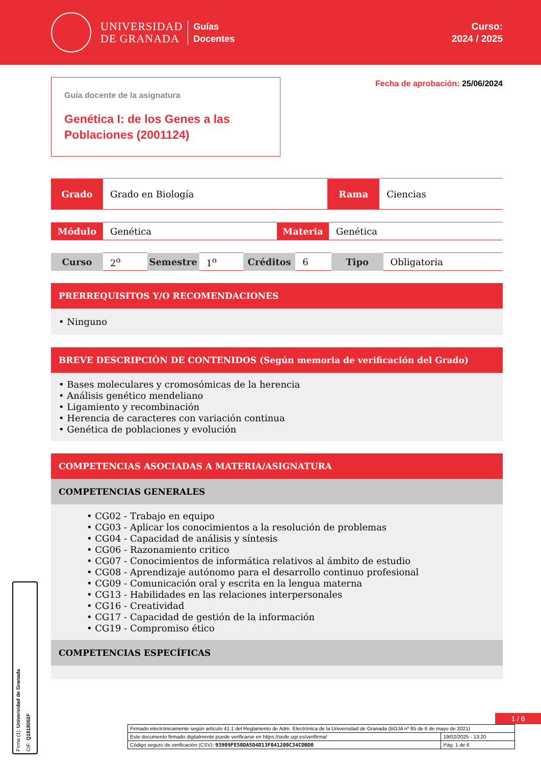UNIVERSIDAD
DE GRANADA
Guías
Docentes
Curso:
2024 / 2025
Guía docente de la asignatura
Genética I: de los Genes a las Poblaciones (2001124)
Fecha de aprobación: 25/06/2024
| Grado | Grado en Biología | Rama | Ciencias |
| Módulo | Genética | Materia | Genética |
| Curso | 2<sup>o</sup> | Semestre | 1<sup>o</sup> | Créditos | 6 | Tipo | Obligatoria |
PRERREQUISITOS Y/O RECOMENDACIONES
• Ninguno
BREVE DESCRIPCIÓN DE CONTENIDOS (Según memoria de verificación del Grado)
• Bases moleculares y cromosómicas de la herencia
• Análisis genético mendeliano
• Ligamiento y recombinación
• Herencia de caracteres con variación continua
• Genética de poblaciones y evolución
COMPETENCIAS ASOCIADAS A MATERIA/ASIGNATURA
COMPETENCIAS GENERALES
• CG02 - Trabajo en equipo
• CG03 - Aplicar los conocimientos a la resolución de problemas
• CG04 - Capacidad de análisis y síntesis
• CG06 - Razonamiento critico
• CG07 - Conocimientos de informática relativos al ámbito de estudio
• CG08 - Aprendizaje autónomo para el desarrollo continuo profesional
• CG09 - Comunicación oral y escrita en la lengua materna
• CG13 - Habilidades en las relaciones interpersonales
• CG16 - Creatividad
• CG17 - Capacidad de gestión de la información
• CG19 - Compromiso ético
COMPETENCIAS ESPECÍFICAS
Firma (1): Universidad de Granada
CIF: Q1818002F
1 / 6
| Firmado electrónicamente según artículo 41.1 del Reglamento de Adm. Electrónica de la Universidad de Granada (BOJA nº 85 de 6 de mayo de 2021) | |
| Este documento firmado digitalmente puede verificarse en https://sede.ugr.es/verifirma/ | 19/02/2025 - 13:20 |
| Código seguro de verificación (CSV): 93909FE50DA5D4D13F041200C34CDBD0 | Pág. 1 de 6 |